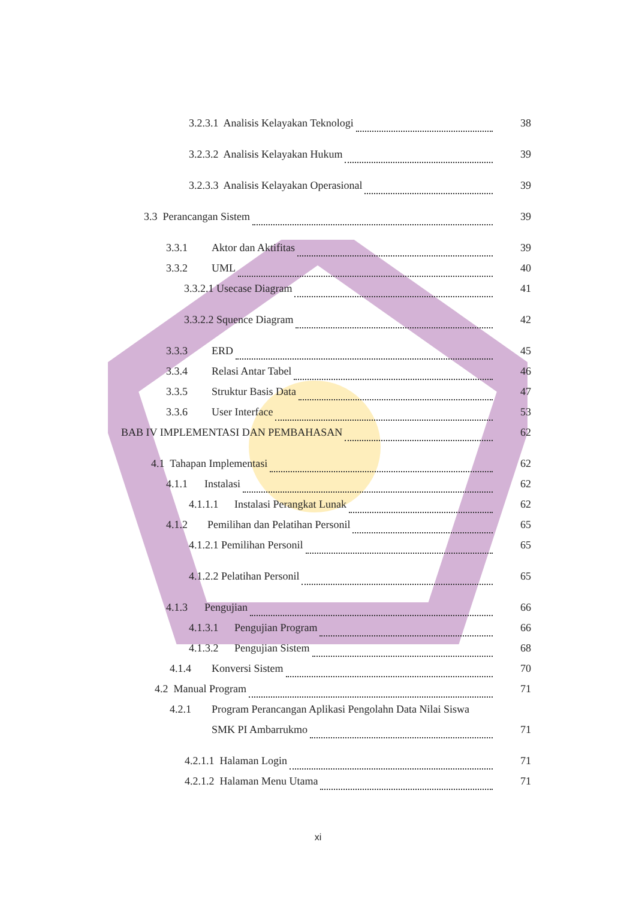3.2.3.1 Analisis Kelayakan Teknologi 38
3.2.3.2 Analisis Kelayakan Hukum 39
3.2.3.3 Analisis Kelayakan Operasional 39
3.3 Perancangan Sistem 39
3.3.1 Aktor dan Aktifitas 39
3.3.2 UML 40
3.3.2.1 Usecase Diagram 41
3.3.2.2 Squence Diagram 42
3.3.3 ERD 45
3.3.4 Relasi Antar Tabel 46
3.3.5 Struktur Basis Data 47
3.3.6 User Interface 53
BAB IV IMPLEMENTASI DAN PEMBAHASAN 62
4.1 Tahapan Implementasi 62
4.1.1 Instalasi 62
4.1.1.1 Instalasi Perangkat Lunak 62
4.1.2 Pemilihan dan Pelatihan Personil 65
4.1.2.1 Pemilihan Personil 65
4.1.2.2 Pelatihan Personil 65
4.1.3 Pengujian 66
4.1.3.1 Pengujian Program 66
4.1.3.2 Pengujian Sistem 68
4.1.4 Konversi Sistem 70
4.2 Manual Program 71
4.2.1 Program Perancangan Aplikasi Pengolahn Data Nilai Siswa
SMK PI Ambarrukmo 71
4.2.1.1 Halaman Login 71
4.2.1.2 Halaman Menu Utama 71
xi